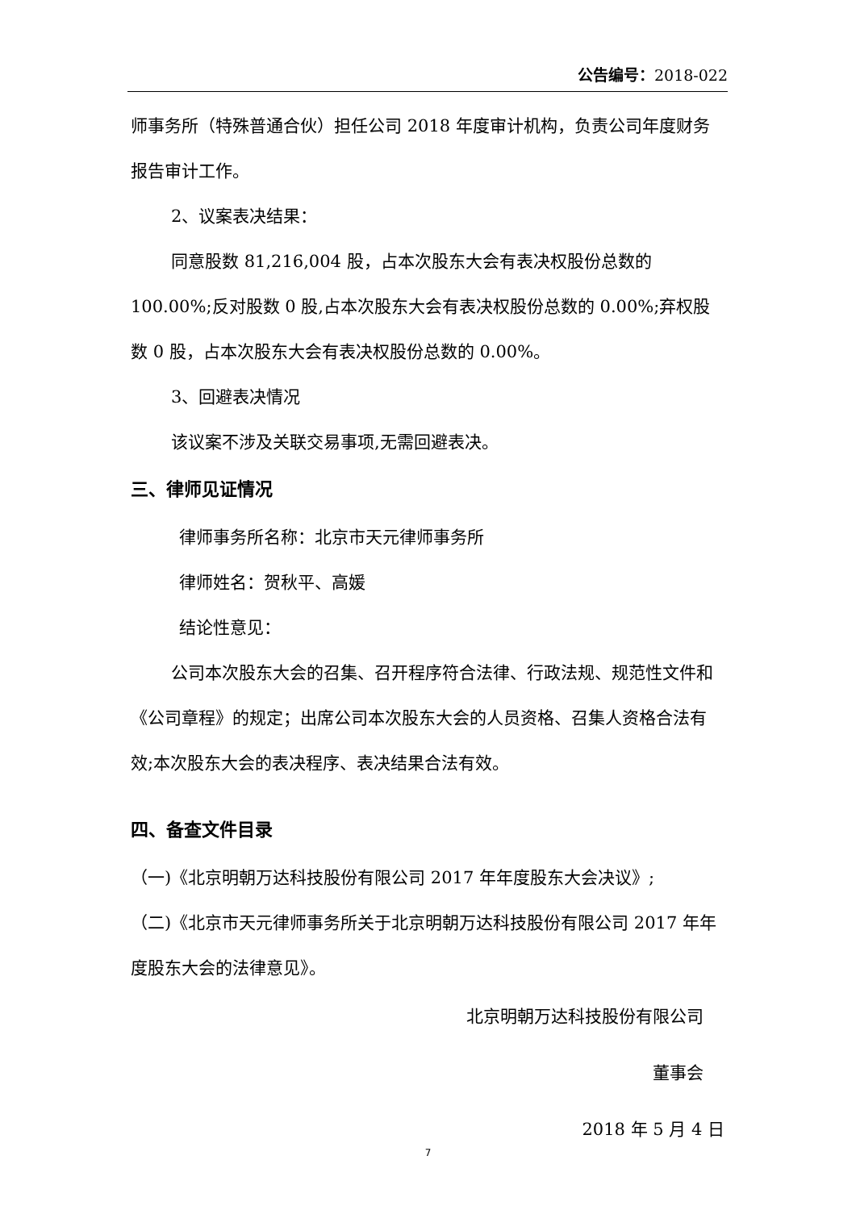公告编号：2018-022
师事务所（特殊普通合伙）担任公司 2018 年度审计机构，负责公司年度财务报告审计工作。
2、议案表决结果：
同意股数 81,216,004 股，占本次股东大会有表决权股份总数的 100.00%;反对股数 0 股,占本次股东大会有表决权股份总数的 0.00%;弃权股数 0 股，占本次股东大会有表决权股份总数的 0.00%。
3、回避表决情况
该议案不涉及关联交易事项,无需回避表决。
三、律师见证情况
律师事务所名称：北京市天元律师事务所
律师姓名：贺秋平、高媛
结论性意见：
公司本次股东大会的召集、召开程序符合法律、行政法规、规范性文件和《公司章程》的规定；出席公司本次股东大会的人员资格、召集人资格合法有效;本次股东大会的表决程序、表决结果合法有效。
四、备查文件目录
（一)《北京明朝万达科技股份有限公司 2017 年年度股东大会决议》;
（二)《北京市天元律师事务所关于北京明朝万达科技股份有限公司 2017 年年度股东大会的法律意见》。
北京明朝万达科技股份有限公司
董事会
2018 年 5 月 4 日
7